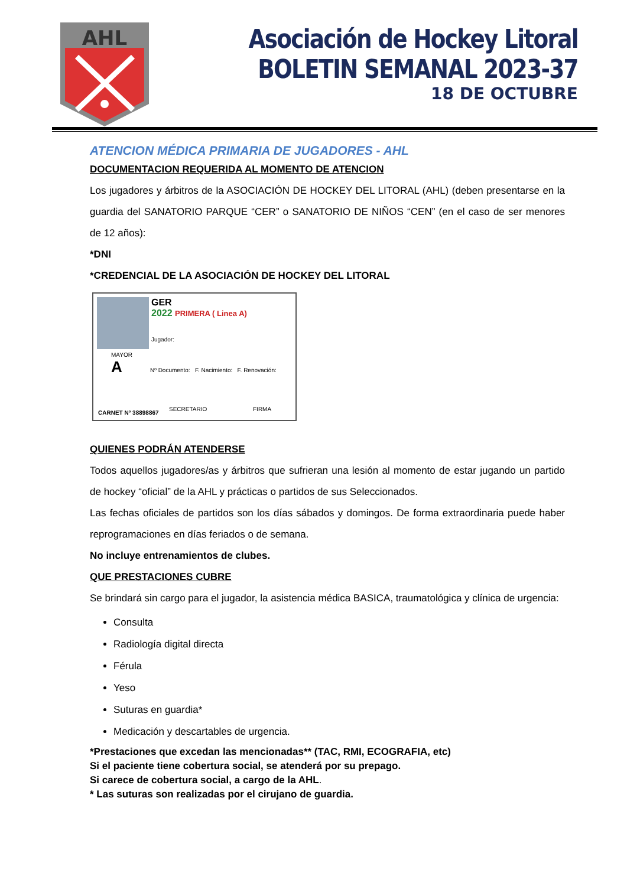AHL
Asociación de Hockey Litoral
BOLETIN SEMANAL 2023-37
18 DE OCTUBRE
ATENCION MÉDICA PRIMARIA DE JUGADORES - AHL
DOCUMENTACION REQUERIDA AL MOMENTO DE ATENCION
Los jugadores y árbitros de la ASOCIACIÓN DE HOCKEY DEL LITORAL (AHL) (deben presentarse en la guardia del SANATORIO PARQUE “CER” o SANATORIO DE NIÑOS “CEN” (en el caso de ser menores de 12 años):
*DNI
*CREDENCIAL DE LA ASOCIACIÓN DE HOCKEY DEL LITORAL
GER
2022 PRIMERA ( Linea A)
Jugador:
MAYOR
A
Nº Documento: F. Nacimiento: F. Renovación:
CARNET Nº 38898867
SECRETARIO FIRMA
QUIENES PODRÁN ATENDERSE
Todos aquellos jugadores/as y árbitros que sufrieran una lesión al momento de estar jugando un partido de hockey “oficial” de la AHL y prácticas o partidos de sus Seleccionados.
Las fechas oficiales de partidos son los días sábados y domingos. De forma extraordinaria puede haber reprogramaciones en días feriados o de semana.
No incluye entrenamientos de clubes.
QUE PRESTACIONES CUBRE
Se brindará sin cargo para el jugador, la asistencia médica BASICA, traumatológica y clínica de urgencia:
Consulta
Radiología digital directa
Férula
Yeso
Suturas en guardia*
Medicación y descartables de urgencia.
*Prestaciones que excedan las mencionadas** (TAC, RMI, ECOGRAFIA, etc)
Si el paciente tiene cobertura social, se atenderá por su prepago.
Si carece de cobertura social, a cargo de la AHL.
* Las suturas son realizadas por el cirujano de guardia.